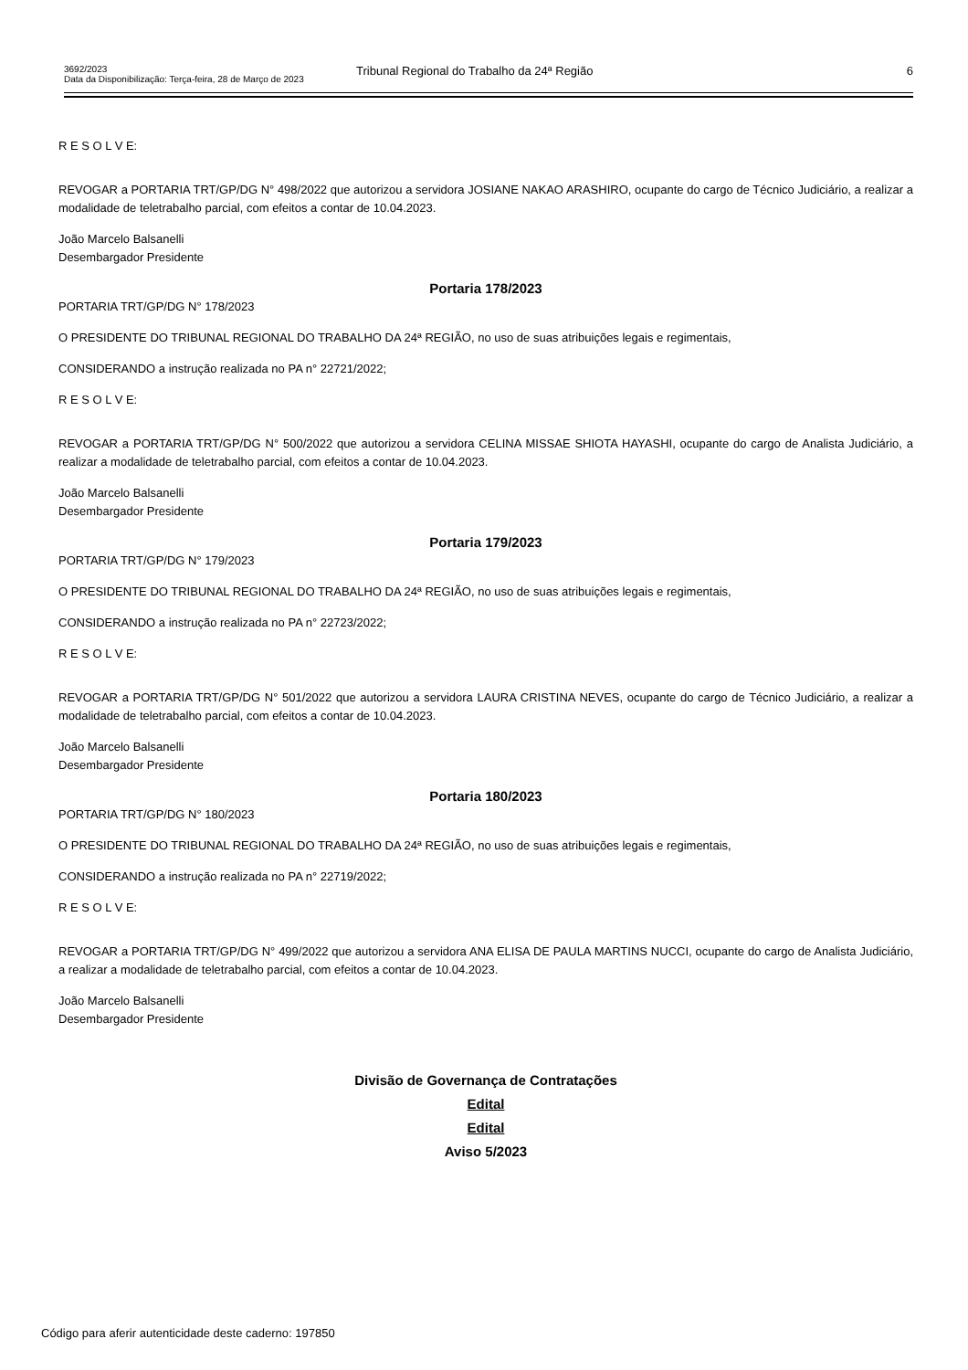3692/2023
Data da Disponibilização: Terça-feira, 28 de Março de 2023
Tribunal Regional do Trabalho da 24ª Região 6
R E S O L V E:
REVOGAR a PORTARIA TRT/GP/DG N° 498/2022 que autorizou a servidora JOSIANE NAKAO ARASHIRO, ocupante do cargo de Técnico Judiciário, a realizar a modalidade de teletrabalho parcial, com efeitos a contar de 10.04.2023.
João Marcelo Balsanelli
Desembargador Presidente
Portaria 178/2023
PORTARIA TRT/GP/DG N° 178/2023
O PRESIDENTE DO TRIBUNAL REGIONAL DO TRABALHO DA 24ª REGIÃO, no uso de suas atribuições legais e regimentais,
CONSIDERANDO a instrução realizada no PA n° 22721/2022;
R E S O L V E:
REVOGAR a PORTARIA TRT/GP/DG N° 500/2022 que autorizou a servidora CELINA MISSAE SHIOTA HAYASHI, ocupante do cargo de Analista Judiciário, a realizar a modalidade de teletrabalho parcial, com efeitos a contar de 10.04.2023.
João Marcelo Balsanelli
Desembargador Presidente
Portaria 179/2023
PORTARIA TRT/GP/DG N° 179/2023
O PRESIDENTE DO TRIBUNAL REGIONAL DO TRABALHO DA 24ª REGIÃO, no uso de suas atribuições legais e regimentais,
CONSIDERANDO a instrução realizada no PA n° 22723/2022;
R E S O L V E:
REVOGAR a PORTARIA TRT/GP/DG N° 501/2022 que autorizou a servidora LAURA CRISTINA NEVES, ocupante do cargo de Técnico Judiciário, a realizar a modalidade de teletrabalho parcial, com efeitos a contar de 10.04.2023.
João Marcelo Balsanelli
Desembargador Presidente
Portaria 180/2023
PORTARIA TRT/GP/DG N° 180/2023
O PRESIDENTE DO TRIBUNAL REGIONAL DO TRABALHO DA 24ª REGIÃO, no uso de suas atribuições legais e regimentais,
CONSIDERANDO a instrução realizada no PA n° 22719/2022;
R E S O L V E:
REVOGAR a PORTARIA TRT/GP/DG N° 499/2022 que autorizou a servidora ANA ELISA DE PAULA MARTINS NUCCI, ocupante do cargo de Analista Judiciário, a realizar a modalidade de teletrabalho parcial, com efeitos a contar de 10.04.2023.
João Marcelo Balsanelli
Desembargador Presidente
Divisão de Governança de Contratações
Edital
Edital
Aviso 5/2023
Código para aferir autenticidade deste caderno: 197850